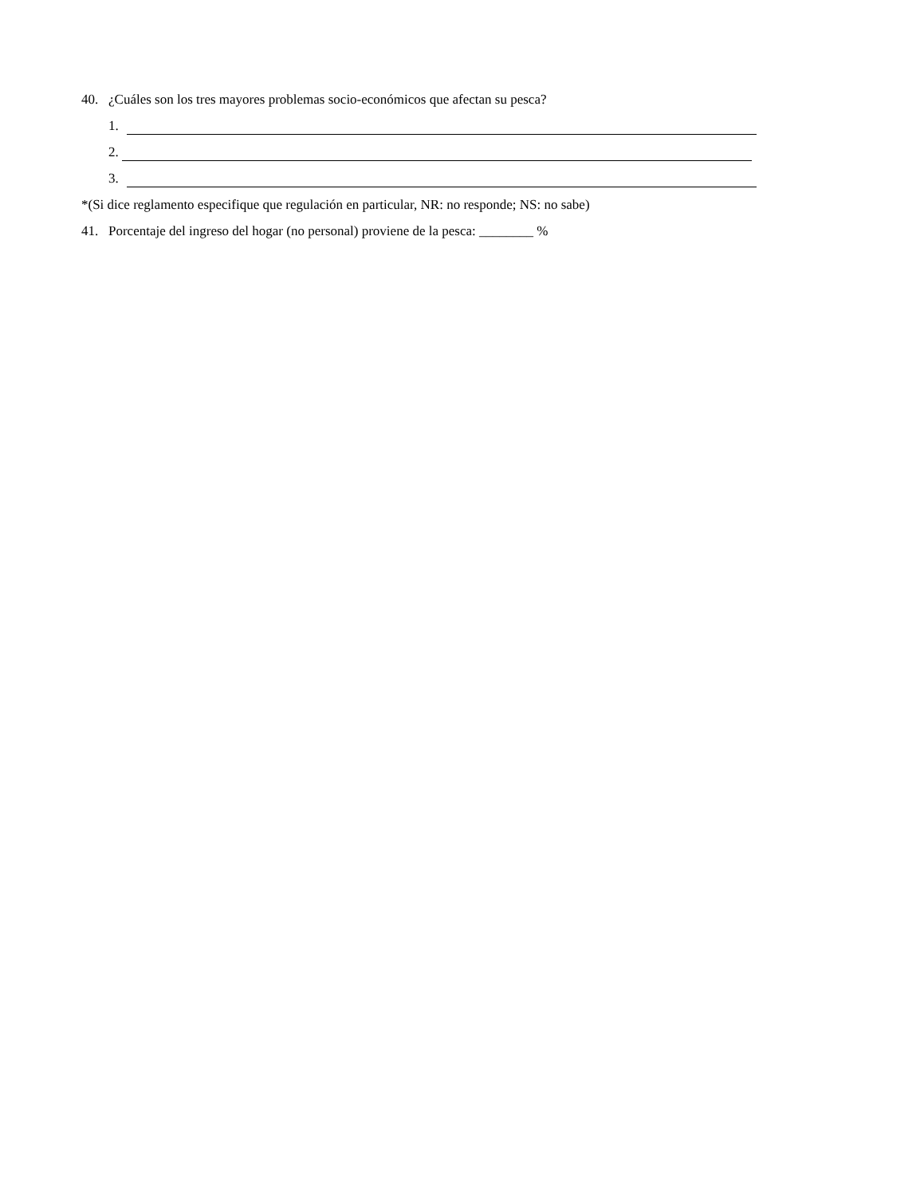40. ¿Cuáles son los tres mayores problemas socio-económicos que afectan su pesca?
1.
2.
3.
*(Si dice reglamento especifique que regulación en particular, NR: no responde; NS: no sabe)
41. Porcentaje del ingreso del hogar (no personal) proviene de la pesca: ________ %